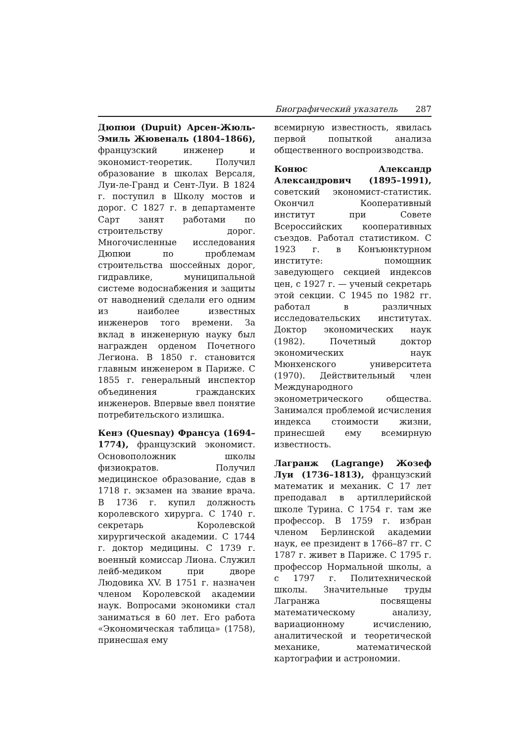Биографический указатель 287
Дюпюи (Dupuit) Арсен-Жюль-Эмиль Жювеналь (1804–1866), французский инженер и экономист-теоретик. Получил образование в школах Версаля, Луи-ле-Гранд и Сент-Луи. В 1824 г. поступил в Школу мостов и дорог. С 1827 г. в департаменте Сарт занят работами по строительству дорог. Многочисленные исследования Дюпюи по проблемам строительства шоссейных дорог, гидравлике, муниципальной системе водоснабжения и защиты от наводнений сделали его одним из наиболее известных инженеров того времени. За вклад в инженерную науку был награжден орденом Почетного Легиона. В 1850 г. становится главным инженером в Париже. С 1855 г. генеральный инспектор объединения гражданских инженеров. Впервые ввел понятие потребительского излишка.
Кенэ (Quesnay) Франсуа (1694–1774), французский экономист. Основоположник школы физиократов. Получил медицинское образование, сдав в 1718 г. экзамен на звание врача. В 1736 г. купил должность королевского хирурга. С 1740 г. секретарь Королевской хирургической академии. С 1744 г. доктор медицины. С 1739 г. военный комиссар Лиона. Служил лейб-медиком при дворе Людовика XV. В 1751 г. назначен членом Королевской академии наук. Вопросами экономики стал заниматься в 60 лет. Его работа «Экономическая таблица» (1758), принесшая ему
всемирную известность, явилась первой попыткой анализа общественного воспроизводства.
Конюс Александр Александрович (1895–1991), советский экономист-статистик. Окончил Кооперативный институт при Совете Всероссийских кооперативных съездов. Работал статистиком. С 1923 г. в Конъюнктурном институте: помощник заведующего секцией индексов цен, с 1927 г. — ученый секретарь этой секции. С 1945 по 1982 гг. работал в различных исследовательских институтах. Доктор экономических наук (1982). Почетный доктор экономических наук Мюнхенского университета (1970). Действительный член Международного эконометрического общества. Занимался проблемой исчисления индекса стоимости жизни, принесшей ему всемирную известность.
Лагранж (Lagrange) Жозеф Луи (1736–1813), французский математик и механик. С 17 лет преподавал в артиллерийской школе Турина. С 1754 г. там же профессор. В 1759 г. избран членом Берлинской академии наук, ее президент в 1766–87 гг. С 1787 г. живет в Париже. С 1795 г. профессор Нормальной школы, а с 1797 г. Политехнической школы. Значительные труды Лагранжа посвящены математическому анализу, вариационному исчислению, аналитической и теоретической механике, математической картографии и астрономии.